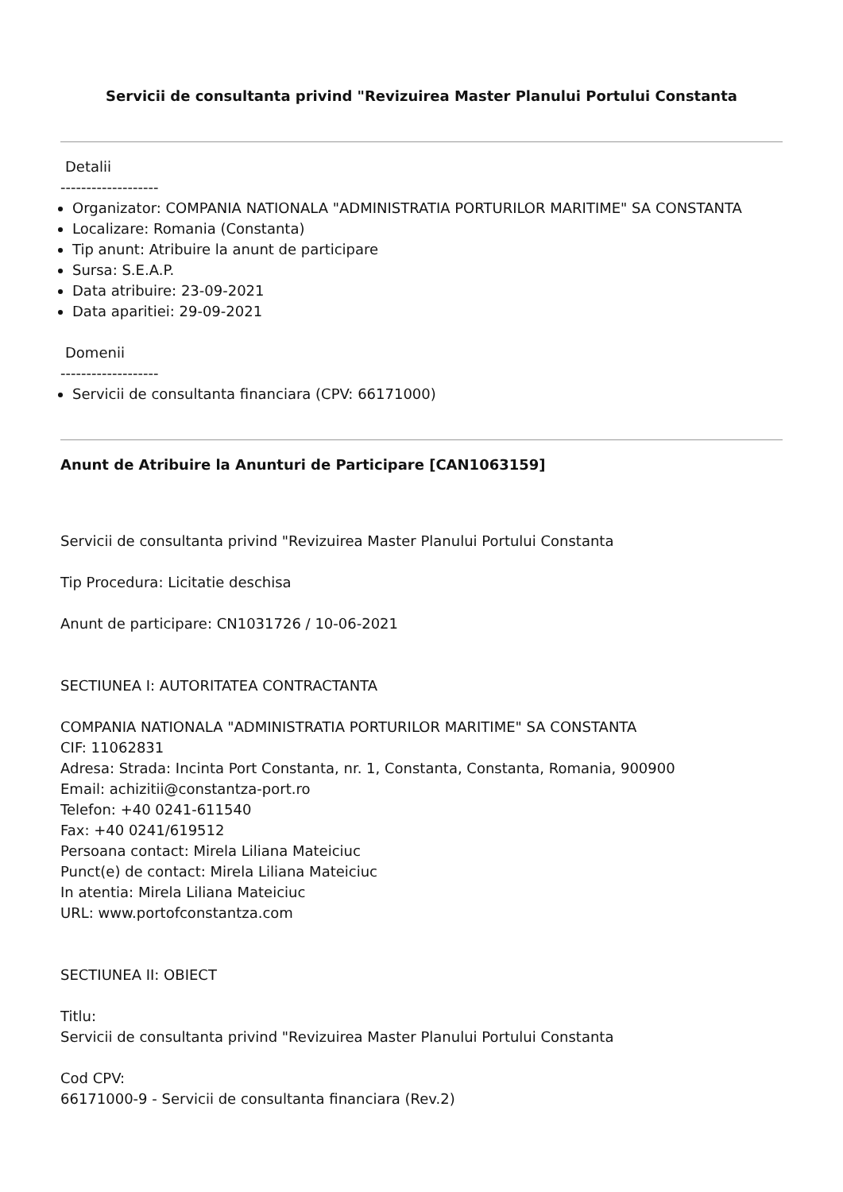Servicii de consultanta privind "Revizuirea Master Planului Portului Constanta
Detalii
-------------------
Organizator: COMPANIA NATIONALA "ADMINISTRATIA PORTURILOR MARITIME" SA CONSTANTA
Localizare: Romania (Constanta)
Tip anunt: Atribuire la anunt de participare
Sursa: S.E.A.P.
Data atribuire: 23-09-2021
Data aparitiei: 29-09-2021
Domenii
-------------------
Servicii de consultanta financiara (CPV: 66171000)
Anunt de Atribuire la Anunturi de Participare [CAN1063159]
Servicii de consultanta privind "Revizuirea Master Planului Portului Constanta
Tip Procedura: Licitatie deschisa
Anunt de participare: CN1031726 / 10-06-2021
SECTIUNEA I: AUTORITATEA CONTRACTANTA
COMPANIA NATIONALA "ADMINISTRATIA PORTURILOR MARITIME" SA CONSTANTA
CIF: 11062831
Adresa: Strada: Incinta Port Constanta, nr. 1, Constanta, Constanta, Romania, 900900
Email: achizitii@constantza-port.ro
Telefon: +40 0241-611540
Fax: +40 0241/619512
Persoana contact: Mirela Liliana Mateiciuc
Punct(e) de contact: Mirela Liliana Mateiciuc
In atentia: Mirela Liliana Mateiciuc
URL: www.portofconstantza.com
SECTIUNEA II: OBIECT
Titlu:
Servicii de consultanta privind "Revizuirea Master Planului Portului Constanta
Cod CPV:
66171000-9 - Servicii de consultanta financiara (Rev.2)